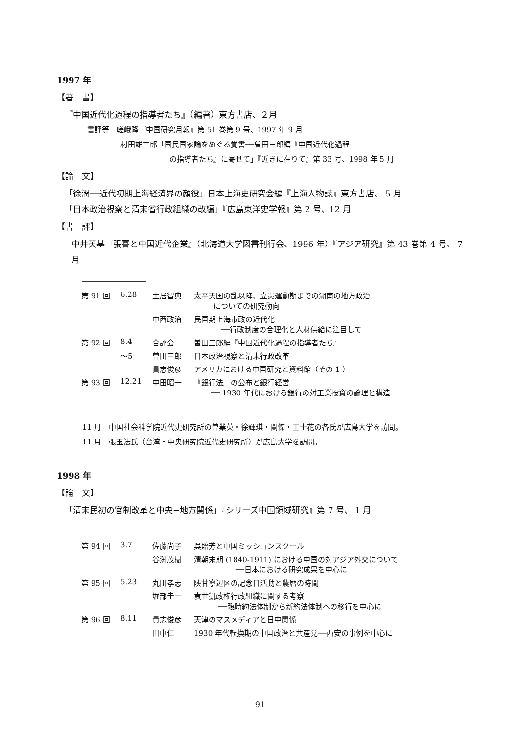1997 年
【著　書】
『中国近代化過程の指導者たち』（編著）東方書店、２月
書評等　嵯峨隆『中国研究月報』第 51 巻第 9 号、1997 年 9 月
村田雄二郎「国民国家論をめぐる覚書──曽田三郎編『中国近代化過程
の指導者たち』に寄せて」『近きに在りて』第 33 号、1998 年 5 月
【論　文】
「徐潤──近代初期上海経済界の顔役」日本上海史研究会編『上海人物誌』東方書店、 5 月
「日本政治視察と清末省行政組織の改編」『広島東洋史学報』第 2 号、12 月
【書　評】
中井英基『張謇と中国近代企業』（北海道大学図書刊行会、1996 年）『アジア研究』第 43 巻第 4 号、 7 月
| 第 91 回 | 6.28 | 土居智典 | 太平天国の乱以降、立憲運動期までの湖南の地方政治 についての研究動向 |
| | | 中西政治 | 民国期上海市政の近代化 ──行政制度の合理化と人材供給に注目して |
| 第 92 回 | 8.4 | 合評会 | 曽田三郎編『中国近代化過程の指導者たち』 |
| | 〜5 | 曽田三郎 | 日本政治視察と清末行政改革 |
| | | 貴志俊彦 | アメリカにおける中国研究と資料館（その 1 ） |
| 第 93 回 | 12.21 | 中田昭一 | 『銀行法』の公布と銀行経営 ── 1930 年代における銀行の対工業投資の論理と構造 |
11 月　中国社会科学院近代史研究所の曽業英・徐輝琪・関傑・王士花の各氏が広島大学を訪問。
11 月　張玉法氏（台湾・中央研究院近代史研究所）が広島大学を訪問。
1998 年
【論　文】
「清末民初の官制改革と中央−地方関係」『シリーズ中国領域研究』第 7 号、 1 月
| 第 94 回 | 3.7 | 佐藤尚子 | 呉貽芳と中国ミッションスクール |
| | | 谷渕茂樹 | 清朝末期 (1840-1911) における中国の対アジア外交について ──日本における研究成果を中心に |
| 第 95 回 | 5.23 | 丸田孝志 | 陝甘寧辺区の記念日活動と農暦の時間 |
| | | 堀部圭一 | 袁世凱政権行政組織に関する考察 ──臨時約法体制から新約法体制への移行を中心に |
| 第 96 回 | 8.11 | 貴志俊彦 | 天津のマスメディアと日中関係 |
| | | 田中仁 | 1930 年代転換期の中国政治と共産党──西安の事例を中心に |
91